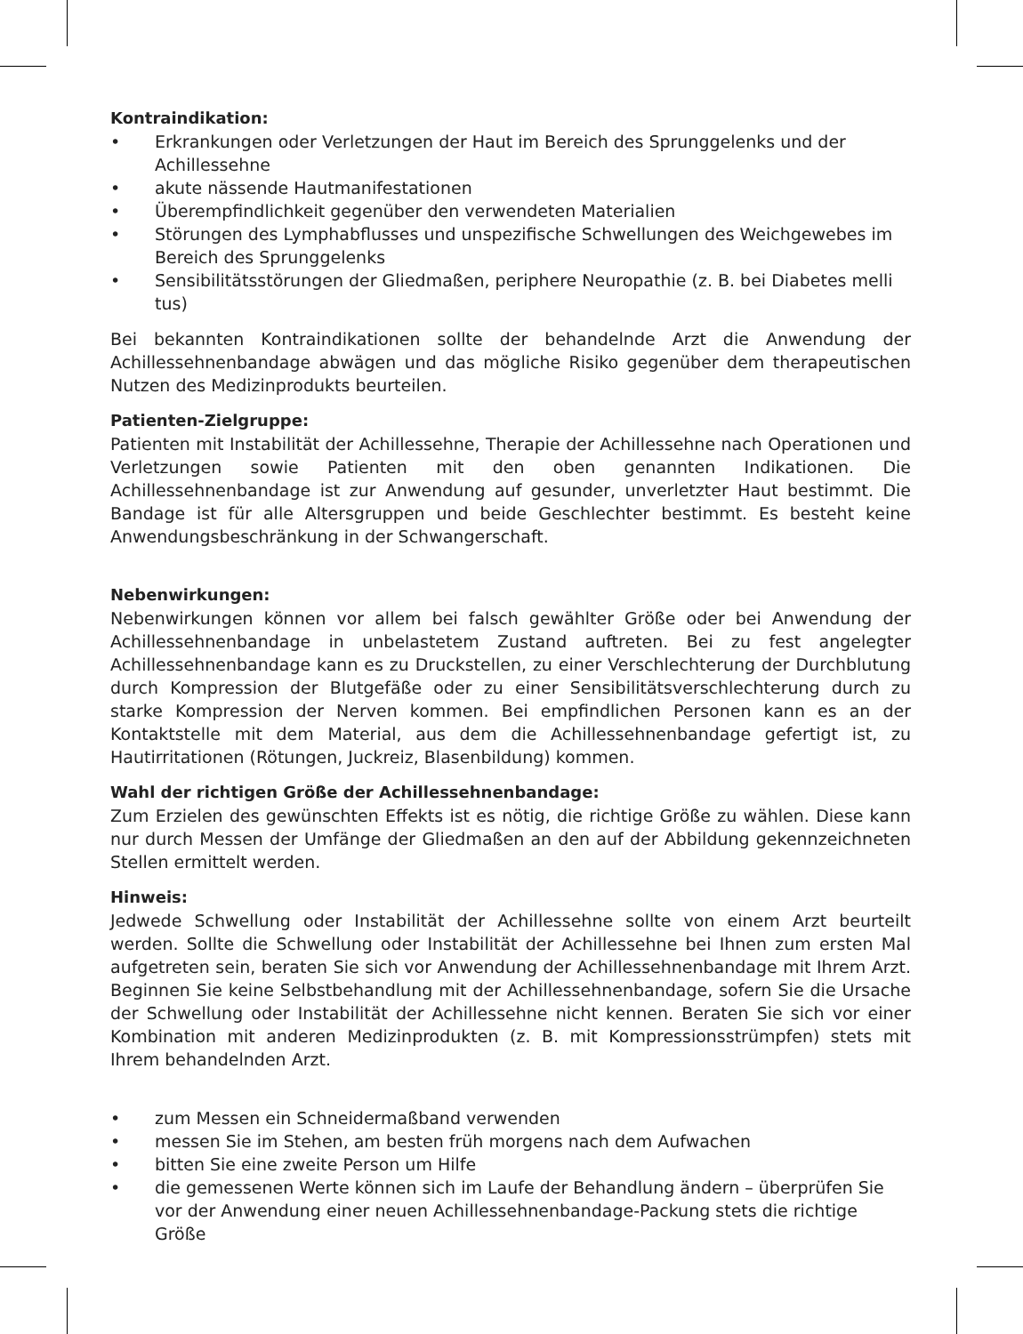Kontraindikation:
• Erkrankungen oder Verletzungen der Haut im Bereich des Sprunggelenks und der Achillessehne
• akute nässende Hautmanifestationen
• Überempfindlichkeit gegenüber den verwendeten Materialien
• Störungen des Lymphabflusses und unspezifische Schwellungen des Weichgewebes im Bereich des Sprunggelenks
• Sensibilitätsstörungen der Gliedmaßen, periphere Neuropathie (z. B. bei Diabetes melli tus)
Bei bekannten Kontraindikationen sollte der behandelnde Arzt die Anwendung der Achillessehnenbandage abwägen und das mögliche Risiko gegenüber dem therapeutischen Nutzen des Medizinprodukts beurteilen.
Patienten-Zielgruppe:
Patienten mit Instabilität der Achillessehne, Therapie der Achillessehne nach Operationen und Verletzungen sowie Patienten mit den oben genannten Indikationen. Die Achillessehnenbandage ist zur Anwendung auf gesunder, unverletzter Haut bestimmt. Die Bandage ist für alle Altersgruppen und beide Geschlechter bestimmt. Es besteht keine Anwendungsbeschränkung in der Schwangerschaft.
Nebenwirkungen:
Nebenwirkungen können vor allem bei falsch gewählter Größe oder bei Anwendung der Achillessehnenbandage in unbelastetem Zustand auftreten. Bei zu fest angelegter Achillessehnenbandage kann es zu Druckstellen, zu einer Verschlechterung der Durchblutung durch Kompression der Blutgefäße oder zu einer Sensibilitätsverschlechterung durch zu starke Kompression der Nerven kommen. Bei empfindlichen Personen kann es an der Kontaktstelle mit dem Material, aus dem die Achillessehnenbandage gefertigt ist, zu Hautirritationen (Rötungen, Juckreiz, Blasenbildung) kommen.
Wahl der richtigen Größe der Achillessehnenbandage:
Zum Erzielen des gewünschten Effekts ist es nötig, die richtige Größe zu wählen. Diese kann nur durch Messen der Umfänge der Gliedmaßen an den auf der Abbildung gekennzeichneten Stellen ermittelt werden.
Hinweis:
Jedwede Schwellung oder Instabilität der Achillessehne sollte von einem Arzt beurteilt werden. Sollte die Schwellung oder Instabilität der Achillessehne bei Ihnen zum ersten Mal aufgetreten sein, beraten Sie sich vor Anwendung der Achillessehnenbandage mit Ihrem Arzt. Beginnen Sie keine Selbstbehandlung mit der Achillessehnenbandage, sofern Sie die Ursache der Schwellung oder Instabilität der Achillessehne nicht kennen. Beraten Sie sich vor einer Kombination mit anderen Medizinprodukten (z. B. mit Kompressionsstrümpfen) stets mit Ihrem behandelnden Arzt.
• zum Messen ein Schneidermaßband verwenden
• messen Sie im Stehen, am besten früh morgens nach dem Aufwachen
• bitten Sie eine zweite Person um Hilfe
• die gemessenen Werte können sich im Laufe der Behandlung ändern – überprüfen Sie vor der Anwendung einer neuen Achillessehnenbandage-Packung stets die richtige Größe